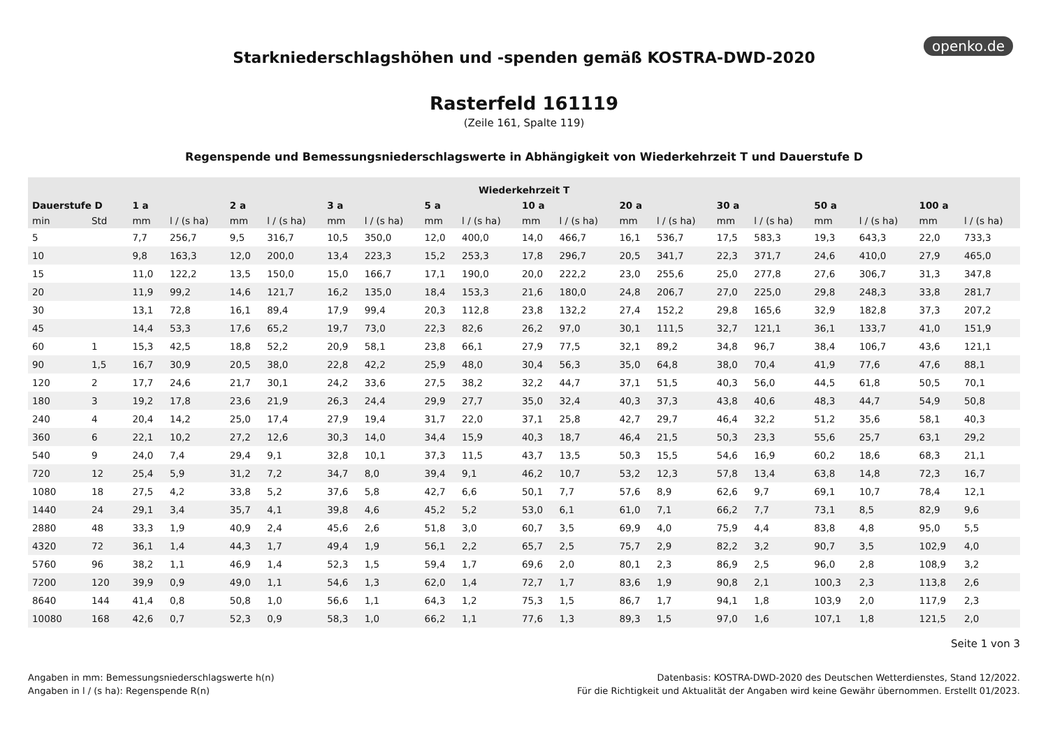openko.de
Starkniederschlagshöhen und -spenden gemäß KOSTRA-DWD-2020
Rasterfeld 161119
(Zeile 161, Spalte 119)
Regenspende und Bemessungsniederschlagswerte in Abhängigkeit von Wiederkehrzeit T und Dauerstufe D
| Wiederkehrzeit T | | | | | | | | | | | | | | | | | | | |
| --- | --- | --- | --- | --- | --- | --- | --- | --- | --- | --- | --- | --- | --- | --- | --- | --- | --- | --- | --- |
| Dauerstufe D | | 1 a | | 2 a | | 3 a | | 5 a | | 10 a | | 20 a | | 30 a | | 50 a | | 100 a | |
| min | Std | mm | l / (s ha) | mm | l / (s ha) | mm | l / (s ha) | mm | l / (s ha) | mm | l / (s ha) | mm | l / (s ha) | mm | l / (s ha) | mm | l / (s ha) | mm | l / (s ha) |
| 5 | | 7,7 | 256,7 | 9,5 | 316,7 | 10,5 | 350,0 | 12,0 | 400,0 | 14,0 | 466,7 | 16,1 | 536,7 | 17,5 | 583,3 | 19,3 | 643,3 | 22,0 | 733,3 |
| 10 | | 9,8 | 163,3 | 12,0 | 200,0 | 13,4 | 223,3 | 15,2 | 253,3 | 17,8 | 296,7 | 20,5 | 341,7 | 22,3 | 371,7 | 24,6 | 410,0 | 27,9 | 465,0 |
| 15 | | 11,0 | 122,2 | 13,5 | 150,0 | 15,0 | 166,7 | 17,1 | 190,0 | 20,0 | 222,2 | 23,0 | 255,6 | 25,0 | 277,8 | 27,6 | 306,7 | 31,3 | 347,8 |
| 20 | | 11,9 | 99,2 | 14,6 | 121,7 | 16,2 | 135,0 | 18,4 | 153,3 | 21,6 | 180,0 | 24,8 | 206,7 | 27,0 | 225,0 | 29,8 | 248,3 | 33,8 | 281,7 |
| 30 | | 13,1 | 72,8 | 16,1 | 89,4 | 17,9 | 99,4 | 20,3 | 112,8 | 23,8 | 132,2 | 27,4 | 152,2 | 29,8 | 165,6 | 32,9 | 182,8 | 37,3 | 207,2 |
| 45 | | 14,4 | 53,3 | 17,6 | 65,2 | 19,7 | 73,0 | 22,3 | 82,6 | 26,2 | 97,0 | 30,1 | 111,5 | 32,7 | 121,1 | 36,1 | 133,7 | 41,0 | 151,9 |
| 60 | 1 | 15,3 | 42,5 | 18,8 | 52,2 | 20,9 | 58,1 | 23,8 | 66,1 | 27,9 | 77,5 | 32,1 | 89,2 | 34,8 | 96,7 | 38,4 | 106,7 | 43,6 | 121,1 |
| 90 | 1,5 | 16,7 | 30,9 | 20,5 | 38,0 | 22,8 | 42,2 | 25,9 | 48,0 | 30,4 | 56,3 | 35,0 | 64,8 | 38,0 | 70,4 | 41,9 | 77,6 | 47,6 | 88,1 |
| 120 | 2 | 17,7 | 24,6 | 21,7 | 30,1 | 24,2 | 33,6 | 27,5 | 38,2 | 32,2 | 44,7 | 37,1 | 51,5 | 40,3 | 56,0 | 44,5 | 61,8 | 50,5 | 70,1 |
| 180 | 3 | 19,2 | 17,8 | 23,6 | 21,9 | 26,3 | 24,4 | 29,9 | 27,7 | 35,0 | 32,4 | 40,3 | 37,3 | 43,8 | 40,6 | 48,3 | 44,7 | 54,9 | 50,8 |
| 240 | 4 | 20,4 | 14,2 | 25,0 | 17,4 | 27,9 | 19,4 | 31,7 | 22,0 | 37,1 | 25,8 | 42,7 | 29,7 | 46,4 | 32,2 | 51,2 | 35,6 | 58,1 | 40,3 |
| 360 | 6 | 22,1 | 10,2 | 27,2 | 12,6 | 30,3 | 14,0 | 34,4 | 15,9 | 40,3 | 18,7 | 46,4 | 21,5 | 50,3 | 23,3 | 55,6 | 25,7 | 63,1 | 29,2 |
| 540 | 9 | 24,0 | 7,4 | 29,4 | 9,1 | 32,8 | 10,1 | 37,3 | 11,5 | 43,7 | 13,5 | 50,3 | 15,5 | 54,6 | 16,9 | 60,2 | 18,6 | 68,3 | 21,1 |
| 720 | 12 | 25,4 | 5,9 | 31,2 | 7,2 | 34,7 | 8,0 | 39,4 | 9,1 | 46,2 | 10,7 | 53,2 | 12,3 | 57,8 | 13,4 | 63,8 | 14,8 | 72,3 | 16,7 |
| 1080 | 18 | 27,5 | 4,2 | 33,8 | 5,2 | 37,6 | 5,8 | 42,7 | 6,6 | 50,1 | 7,7 | 57,6 | 8,9 | 62,6 | 9,7 | 69,1 | 10,7 | 78,4 | 12,1 |
| 1440 | 24 | 29,1 | 3,4 | 35,7 | 4,1 | 39,8 | 4,6 | 45,2 | 5,2 | 53,0 | 6,1 | 61,0 | 7,1 | 66,2 | 7,7 | 73,1 | 8,5 | 82,9 | 9,6 |
| 2880 | 48 | 33,3 | 1,9 | 40,9 | 2,4 | 45,6 | 2,6 | 51,8 | 3,0 | 60,7 | 3,5 | 69,9 | 4,0 | 75,9 | 4,4 | 83,8 | 4,8 | 95,0 | 5,5 |
| 4320 | 72 | 36,1 | 1,4 | 44,3 | 1,7 | 49,4 | 1,9 | 56,1 | 2,2 | 65,7 | 2,5 | 75,7 | 2,9 | 82,2 | 3,2 | 90,7 | 3,5 | 102,9 | 4,0 |
| 5760 | 96 | 38,2 | 1,1 | 46,9 | 1,4 | 52,3 | 1,5 | 59,4 | 1,7 | 69,6 | 2,0 | 80,1 | 2,3 | 86,9 | 2,5 | 96,0 | 2,8 | 108,9 | 3,2 |
| 7200 | 120 | 39,9 | 0,9 | 49,0 | 1,1 | 54,6 | 1,3 | 62,0 | 1,4 | 72,7 | 1,7 | 83,6 | 1,9 | 90,8 | 2,1 | 100,3 | 2,3 | 113,8 | 2,6 |
| 8640 | 144 | 41,4 | 0,8 | 50,8 | 1,0 | 56,6 | 1,1 | 64,3 | 1,2 | 75,3 | 1,5 | 86,7 | 1,7 | 94,1 | 1,8 | 103,9 | 2,0 | 117,9 | 2,3 |
| 10080 | 168 | 42,6 | 0,7 | 52,3 | 0,9 | 58,3 | 1,0 | 66,2 | 1,1 | 77,6 | 1,3 | 89,3 | 1,5 | 97,0 | 1,6 | 107,1 | 1,8 | 121,5 | 2,0 |
Seite 1 von 3
Angaben in mm: Bemessungsniederschlagswerte h(n)
Angaben in l / (s ha): Regenspende R(n)
Datenbasis: KOSTRA-DWD-2020 des Deutschen Wetterdienstes, Stand 12/2022.
Für die Richtigkeit und Aktualität der Angaben wird keine Gewähr übernommen. Erstellt 01/2023.